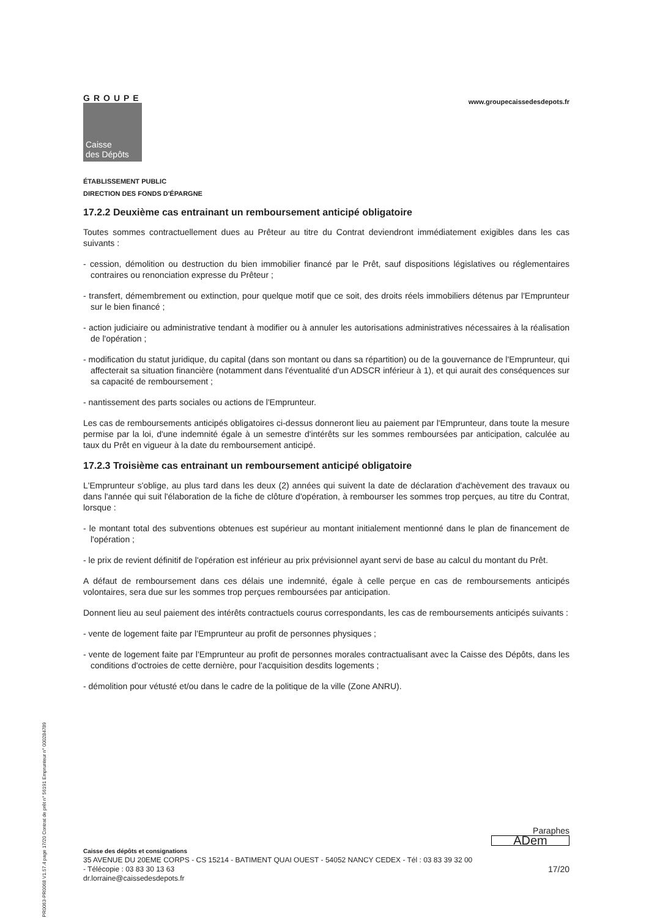PR0063-PR0068 V1.57.4 page 17/20 Contrat de prêt n° 56191 Emprunteur n° 000284789
GROUPE
Caisse
des Dépôts
www.groupecaissedesdepots.fr
ÉTABLISSEMENT PUBLIC
DIRECTION DES FONDS D'ÉPARGNE
17.2.2 Deuxième cas entrainant un remboursement anticipé obligatoire
Toutes sommes contractuellement dues au Prêteur au titre du Contrat deviendront immédiatement exigibles dans les cas suivants :
- cession, démolition ou destruction du bien immobilier financé par le Prêt, sauf dispositions législatives ou réglementaires contraires ou renonciation expresse du Prêteur ;
- transfert, démembrement ou extinction, pour quelque motif que ce soit, des droits réels immobiliers détenus par l'Emprunteur sur le bien financé ;
- action judiciaire ou administrative tendant à modifier ou à annuler les autorisations administratives nécessaires à la réalisation de l'opération ;
- modification du statut juridique, du capital (dans son montant ou dans sa répartition) ou de la gouvernance de l'Emprunteur, qui affecterait sa situation financière (notamment dans l'éventualité d'un ADSCR inférieur à 1), et qui aurait des conséquences sur sa capacité de remboursement ;
- nantissement des parts sociales ou actions de l'Emprunteur.
Les cas de remboursements anticipés obligatoires ci-dessus donneront lieu au paiement par l'Emprunteur, dans toute la mesure permise par la loi, d'une indemnité égale à un semestre d'intérêts sur les sommes remboursées par anticipation, calculée au taux du Prêt en vigueur à la date du remboursement anticipé.
17.2.3 Troisième cas entrainant un remboursement anticipé obligatoire
L'Emprunteur s'oblige, au plus tard dans les deux (2) années qui suivent la date de déclaration d'achèvement des travaux ou dans l'année qui suit l'élaboration de la fiche de clôture d'opération, à rembourser les sommes trop perçues, au titre du Contrat, lorsque :
- le montant total des subventions obtenues est supérieur au montant initialement mentionné dans le plan de financement de l'opération ;
- le prix de revient définitif de l'opération est inférieur au prix prévisionnel ayant servi de base au calcul du montant du Prêt.
A défaut de remboursement dans ces délais une indemnité, égale à celle perçue en cas de remboursements anticipés volontaires, sera due sur les sommes trop perçues remboursées par anticipation.
Donnent lieu au seul paiement des intérêts contractuels courus correspondants, les cas de remboursements anticipés suivants :
- vente de logement faite par l'Emprunteur au profit de personnes physiques ;
- vente de logement faite par l'Emprunteur au profit de personnes morales contractualisant avec la Caisse des Dépôts, dans les conditions d'octroies de cette dernière, pour l'acquisition desdits logements ;
- démolition pour vétusté et/ou dans le cadre de la politique de la ville (Zone ANRU).
Paraphes
ADem
Caisse des dépôts et consignations
35 AVENUE DU 20EME CORPS - CS 15214 - BATIMENT QUAI OUEST - 54052 NANCY CEDEX - Tél : 03 83 39 32 00
- Télécopie : 03 83 30 13 63 17/20
dr.lorraine@caissedesdepots.fr